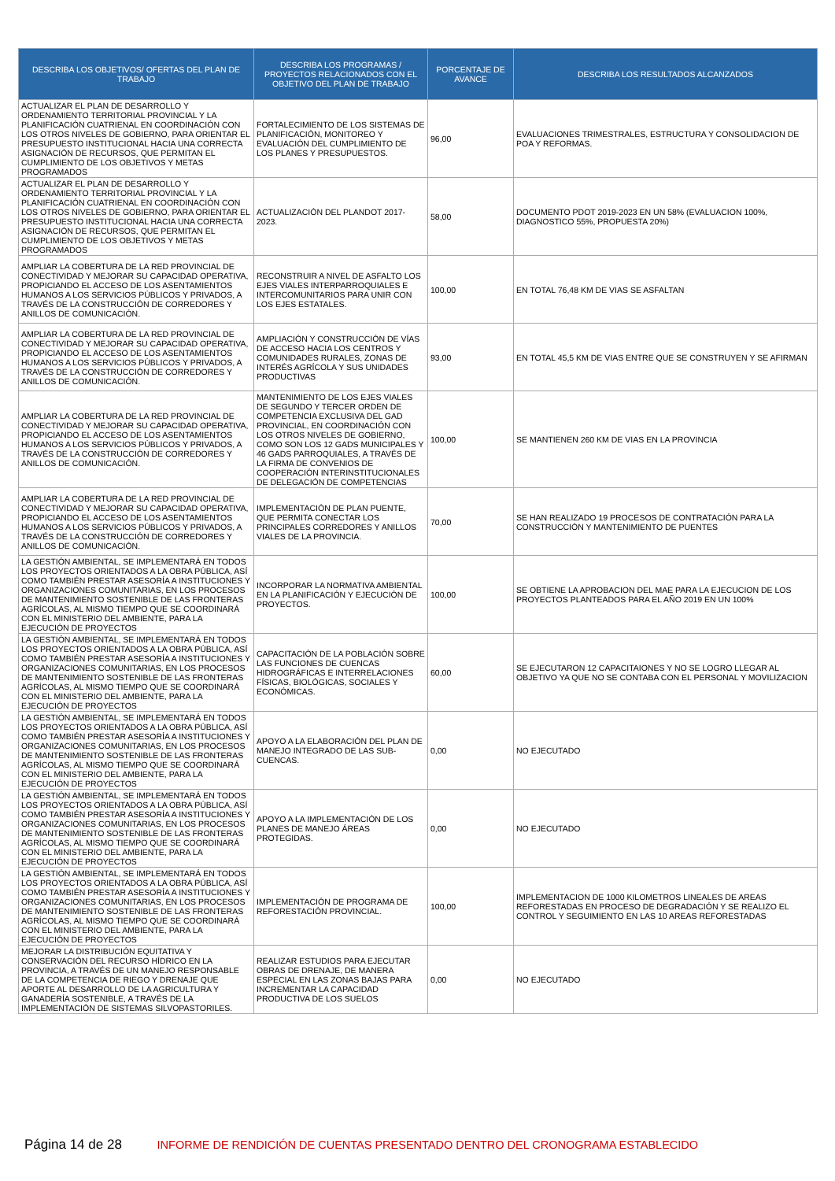| DESCRIBA LOS OBJETIVOS/ OFERTAS DEL PLAN DE TRABAJO | DESCRIBA LOS PROGRAMAS / PROYECTOS RELACIONADOS CON EL OBJETIVO DEL PLAN DE TRABAJO | PORCENTAJE DE AVANCE | DESCRIBA LOS RESULTADOS ALCANZADOS |
| --- | --- | --- | --- |
| ACTUALIZAR EL PLAN DE DESARROLLO Y ORDENAMIENTO TERRITORIAL PROVINCIAL Y LA PLANIFICACIÓN CUATRIENAL EN COORDINACIÓN CON LOS OTROS NIVELES DE GOBIERNO, PARA ORIENTAR EL PRESUPUESTO INSTITUCIONAL HACIA UNA CORRECTA ASIGNACIÓN DE RECURSOS, QUE PERMITAN EL CUMPLIMIENTO DE LOS OBJETIVOS Y METAS PROGRAMADOS | FORTALECIMIENTO DE LOS SISTEMAS DE PLANIFICACIÓN, MONITOREO Y EVALUACIÓN DEL CUMPLIMIENTO DE LOS PLANES Y PRESUPUESTOS. | 96,00 | EVALUACIONES TRIMESTRALES, ESTRUCTURA Y CONSOLIDACION DE POA Y REFORMAS. |
| ACTUALIZAR EL PLAN DE DESARROLLO Y ORDENAMIENTO TERRITORIAL PROVINCIAL Y LA PLANIFICACIÓN CUATRIENAL EN COORDINACIÓN CON LOS OTROS NIVELES DE GOBIERNO, PARA ORIENTAR EL PRESUPUESTO INSTITUCIONAL HACIA UNA CORRECTA ASIGNACIÓN DE RECURSOS, QUE PERMITAN EL CUMPLIMIENTO DE LOS OBJETIVOS Y METAS PROGRAMADOS | ACTUALIZACIÓN DEL PLANDOT 2017-2023. | 58,00 | DOCUMENTO PDOT 2019-2023 EN UN 58% (EVALUACION 100%, DIAGNOSTICO 55%, PROPUESTA 20%) |
| AMPLIAR LA COBERTURA DE LA RED PROVINCIAL DE CONECTIVIDAD Y MEJORAR SU CAPACIDAD OPERATIVA, PROPICIANDO EL ACCESO DE LOS ASENTAMIENTOS HUMANOS A LOS SERVICIOS PÚBLICOS Y PRIVADOS, A TRAVÉS DE LA CONSTRUCCIÓN DE CORREDORES Y ANILLOS DE COMUNICACIÓN. | RECONSTRUIR A NIVEL DE ASFALTO LOS EJES VIALES INTERPARROQUIALES E INTERCOMUNITARIOS PARA UNIR CON LOS EJES ESTATALES. | 100,00 | EN TOTAL 76,48 KM DE VIAS SE ASFALTAN |
| AMPLIAR LA COBERTURA DE LA RED PROVINCIAL DE CONECTIVIDAD Y MEJORAR SU CAPACIDAD OPERATIVA, PROPICIANDO EL ACCESO DE LOS ASENTAMIENTOS HUMANOS A LOS SERVICIOS PÚBLICOS Y PRIVADOS, A TRAVÉS DE LA CONSTRUCCIÓN DE CORREDORES Y ANILLOS DE COMUNICACIÓN. | AMPLIACIÓN Y CONSTRUCCIÓN DE VÍAS DE ACCESO HACIA LOS CENTROS Y COMUNIDADES RURALES, ZONAS DE INTERÉS AGRÍCOLA Y SUS UNIDADES PRODUCTIVAS | 93,00 | EN TOTAL 45,5 KM DE VIAS ENTRE QUE SE CONSTRUYEN Y SE AFIRMAN |
| AMPLIAR LA COBERTURA DE LA RED PROVINCIAL DE CONECTIVIDAD Y MEJORAR SU CAPACIDAD OPERATIVA, PROPICIANDO EL ACCESO DE LOS ASENTAMIENTOS HUMANOS A LOS SERVICIOS PÚBLICOS Y PRIVADOS, A TRAVÉS DE LA CONSTRUCCIÓN DE CORREDORES Y ANILLOS DE COMUNICACIÓN. | MANTENIMIENTO DE LOS EJES VIALES DE SEGUNDO Y TERCER ORDEN DE COMPETENCIA EXCLUSIVA DEL GAD PROVINCIAL, EN COORDINACIÓN CON LOS OTROS NIVELES DE GOBIERNO, COMO SON LOS 12 GADS MUNICIPALES Y 46 GADS PARROQUIALES, A TRAVÉS DE LA FIRMA DE CONVENIOS DE COOPERACIÓN INTERINSTITUCIONALES DE DELEGACIÓN DE COMPETENCIAS | 100,00 | SE MANTIENEN 260 KM DE VIAS EN LA PROVINCIA |
| AMPLIAR LA COBERTURA DE LA RED PROVINCIAL DE CONECTIVIDAD Y MEJORAR SU CAPACIDAD OPERATIVA, PROPICIANDO EL ACCESO DE LOS ASENTAMIENTOS HUMANOS A LOS SERVICIOS PÚBLICOS Y PRIVADOS, A TRAVÉS DE LA CONSTRUCCIÓN DE CORREDORES Y ANILLOS DE COMUNICACIÓN. | IMPLEMENTACIÓN DE PLAN PUENTE, QUE PERMITA CONECTAR LOS PRINCIPALES CORREDORES Y ANILLOS VIALES DE LA PROVINCIA. | 70,00 | SE HAN REALIZADO 19 PROCESOS DE CONTRATACIÓN PARA LA CONSTRUCCIÓN Y MANTENIMIENTO DE PUENTES |
| LA GESTIÓN AMBIENTAL, SE IMPLEMENTARÁ EN TODOS LOS PROYECTOS ORIENTADOS A LA OBRA PÚBLICA, ASÍ COMO TAMBIÉN PRESTAR ASESORÍA A INSTITUCIONES Y ORGANIZACIONES COMUNITARIAS, EN LOS PROCESOS DE MANTENIMIENTO SOSTENIBLE DE LAS FRONTERAS AGRÍCOLAS, AL MISMO TIEMPO QUE SE COORDINARÁ CON EL MINISTERIO DEL AMBIENTE, PARA LA EJECUCIÓN DE PROYECTOS | INCORPORAR LA NORMATIVA AMBIENTAL EN LA PLANIFICACIÓN Y EJECUCIÓN DE PROYECTOS. | 100,00 | SE OBTIENE LA APROBACION DEL MAE PARA LA EJECUCION DE LOS PROYECTOS PLANTEADOS PARA EL AÑO 2019 EN UN 100% |
| LA GESTIÓN AMBIENTAL, SE IMPLEMENTARÁ EN TODOS LOS PROYECTOS ORIENTADOS A LA OBRA PÚBLICA, ASÍ COMO TAMBIÉN PRESTAR ASESORÍA A INSTITUCIONES Y ORGANIZACIONES COMUNITARIAS, EN LOS PROCESOS DE MANTENIMIENTO SOSTENIBLE DE LAS FRONTERAS AGRÍCOLAS, AL MISMO TIEMPO QUE SE COORDINARÁ CON EL MINISTERIO DEL AMBIENTE, PARA LA EJECUCIÓN DE PROYECTOS | CAPACITACIÓN DE LA POBLACIÓN SOBRE LAS FUNCIONES DE CUENCAS HIDROGRÁFICAS E INTERRELACIONES FÍSICAS, BIOLÓGICAS, SOCIALES Y ECONÓMICAS. | 60,00 | SE EJECUTARON 12 CAPACITAIONES Y NO SE LOGRO LLEGAR AL OBJETIVO YA QUE NO SE CONTABA CON EL PERSONAL Y MOVILIZACION |
| LA GESTIÓN AMBIENTAL, SE IMPLEMENTARÁ EN TODOS LOS PROYECTOS ORIENTADOS A LA OBRA PÚBLICA, ASÍ COMO TAMBIÉN PRESTAR ASESORÍA A INSTITUCIONES Y ORGANIZACIONES COMUNITARIAS, EN LOS PROCESOS DE MANTENIMIENTO SOSTENIBLE DE LAS FRONTERAS AGRÍCOLAS, AL MISMO TIEMPO QUE SE COORDINARÁ CON EL MINISTERIO DEL AMBIENTE, PARA LA EJECUCIÓN DE PROYECTOS | APOYO A LA ELABORACIÓN DEL PLAN DE MANEJO INTEGRADO DE LAS SUB-CUENCAS. | 0,00 | NO EJECUTADO |
| LA GESTIÓN AMBIENTAL, SE IMPLEMENTARÁ EN TODOS LOS PROYECTOS ORIENTADOS A LA OBRA PÚBLICA, ASÍ COMO TAMBIÉN PRESTAR ASESORÍA A INSTITUCIONES Y ORGANIZACIONES COMUNITARIAS, EN LOS PROCESOS DE MANTENIMIENTO SOSTENIBLE DE LAS FRONTERAS AGRÍCOLAS, AL MISMO TIEMPO QUE SE COORDINARÁ CON EL MINISTERIO DEL AMBIENTE, PARA LA EJECUCIÓN DE PROYECTOS | APOYO A LA IMPLEMENTACIÓN DE LOS PLANES DE MANEJO ÁREAS PROTEGIDAS. | 0,00 | NO EJECUTADO |
| LA GESTIÓN AMBIENTAL, SE IMPLEMENTARÁ EN TODOS LOS PROYECTOS ORIENTADOS A LA OBRA PÚBLICA, ASÍ COMO TAMBIÉN PRESTAR ASESORÍA A INSTITUCIONES Y ORGANIZACIONES COMUNITARIAS, EN LOS PROCESOS DE MANTENIMIENTO SOSTENIBLE DE LAS FRONTERAS AGRÍCOLAS, AL MISMO TIEMPO QUE SE COORDINARÁ CON EL MINISTERIO DEL AMBIENTE, PARA LA EJECUCIÓN DE PROYECTOS | IMPLEMENTACIÓN DE PROGRAMA DE REFORESTACIÓN PROVINCIAL. | 100,00 | IMPLEMENTACION DE 1000 KILOMETROS LINEALES DE AREAS REFORESTADAS EN PROCESO DE DEGRADACIÓN Y SE REALIZO EL CONTROL Y SEGUIMIENTO EN LAS 10 AREAS REFORESTADAS |
| MEJORAR LA DISTRIBUCIÓN EQUITATIVA Y CONSERVACIÓN DEL RECURSO HÍDRICO EN LA PROVINCIA, A TRAVÉS DE UN MANEJO RESPONSABLE DE LA COMPETENCIA DE RIEGO Y DRENAJE QUE APORTE AL DESARROLLO DE LA AGRICULTURA Y GANADERÍA SOSTENIBLE, A TRAVÉS DE LA IMPLEMENTACIÓN DE SISTEMAS SILVOPASTORILES. | REALIZAR ESTUDIOS PARA EJECUTAR OBRAS DE DRENAJE, DE MANERA ESPECIAL EN LAS ZONAS BAJAS PARA INCREMENTAR LA CAPACIDAD PRODUCTIVA DE LOS SUELOS | 0,00 | NO EJECUTADO |
Página 14 de 28 INFORME DE RENDICIÓN DE CUENTAS PRESENTADO DENTRO DEL CRONOGRAMA ESTABLECIDO